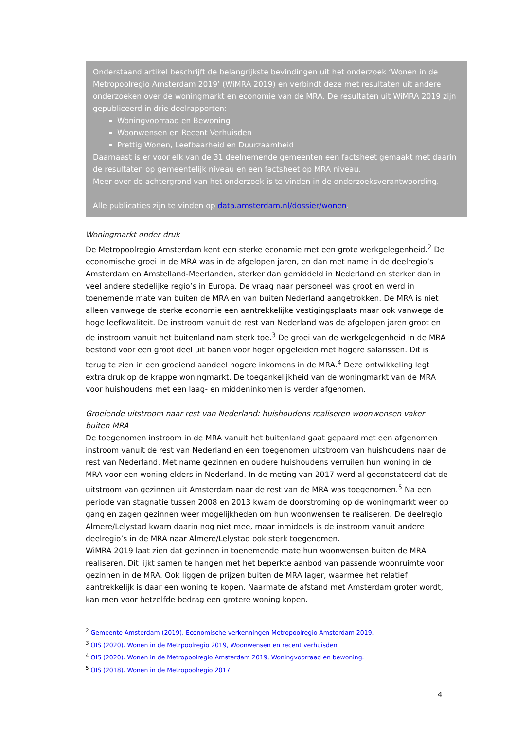Onderstaand artikel beschrijft de belangrijkste bevindingen uit het onderzoek ‘Wonen in de Metropoolregio Amsterdam 2019’ (WiMRA 2019) en verbindt deze met resultaten uit andere onderzoeken over de woningmarkt en economie van de MRA. De resultaten uit WiMRA 2019 zijn gepubliceerd in drie deelrapporten:
Woningvoorraad en Bewoning
Woonwensen en Recent Verhuisden
Prettig Wonen, Leefbaarheid en Duurzaamheid
Daarnaast is er voor elk van de 31 deelnemende gemeenten een factsheet gemaakt met daarin de resultaten op gemeentelijk niveau en een factsheet op MRA niveau.
Meer over de achtergrond van het onderzoek is te vinden in de onderzoeksverantwoording.
Alle publicaties zijn te vinden op data.amsterdam.nl/dossier/wonen.
Woningmarkt onder druk
De Metropoolregio Amsterdam kent een sterke economie met een grote werkgelegenheid.<sup>2</sup> De economische groei in de MRA was in de afgelopen jaren, en dan met name in de deelregio’s Amsterdam en Amstelland-Meerlanden, sterker dan gemiddeld in Nederland en sterker dan in veel andere stedelijke regio’s in Europa. De vraag naar personeel was groot en werd in toenemende mate van buiten de MRA en van buiten Nederland aangetrokken. De MRA is niet alleen vanwege de sterke economie een aantrekkelijke vestigingsplaats maar ook vanwege de hoge leefkwaliteit. De instroom vanuit de rest van Nederland was de afgelopen jaren groot en de instroom vanuit het buitenland nam sterk toe.<sup>3</sup> De groei van de werkgelegenheid in de MRA bestond voor een groot deel uit banen voor hoger opgeleiden met hogere salarissen. Dit is terug te zien in een groeiend aandeel hogere inkomens in de MRA.<sup>4</sup> Deze ontwikkeling legt extra druk op de krappe woningmarkt. De toegankelijkheid van de woningmarkt van de MRA voor huishoudens met een laag- en middeninkomen is verder afgenomen.
Groeiende uitstroom naar rest van Nederland: huishoudens realiseren woonwensen vaker buiten MRA
De toegenomen instroom in de MRA vanuit het buitenland gaat gepaard met een afgenomen instroom vanuit de rest van Nederland en een toegenomen uitstroom van huishoudens naar de rest van Nederland. Met name gezinnen en oudere huishoudens verruilen hun woning in de MRA voor een woning elders in Nederland. In de meting van 2017 werd al geconstateerd dat de uitstroom van gezinnen uit Amsterdam naar de rest van de MRA was toegenomen.<sup>5</sup> Na een periode van stagnatie tussen 2008 en 2013 kwam de doorstroming op de woningmarkt weer op gang en zagen gezinnen weer mogelijkheden om hun woonwensen te realiseren. De deelregio Almere/Lelystad kwam daarin nog niet mee, maar inmiddels is de instroom vanuit andere deelregio’s in de MRA naar Almere/Lelystad ook sterk toegenomen.
WiMRA 2019 laat zien dat gezinnen in toenemende mate hun woonwensen buiten de MRA realiseren. Dit lijkt samen te hangen met het beperkte aanbod van passende woonruimte voor gezinnen in de MRA. Ook liggen de prijzen buiten de MRA lager, waarmee het relatief aantrekkelijk is daar een woning te kopen. Naarmate de afstand met Amsterdam groter wordt, kan men voor hetzelfde bedrag een grotere woning kopen.
<sup>2</sup> Gemeente Amsterdam (2019). Economische verkenningen Metropoolregio Amsterdam 2019.
<sup>3</sup> OIS (2020). Wonen in de Metrpoolregio 2019, Woonwensen en recent verhuisden
<sup>4</sup> OIS (2020). Wonen in de Metropoolregio Amsterdam 2019, Woningvoorraad en bewoning.
<sup>5</sup> OIS (2018). Wonen in de Metropoolregio 2017.
4